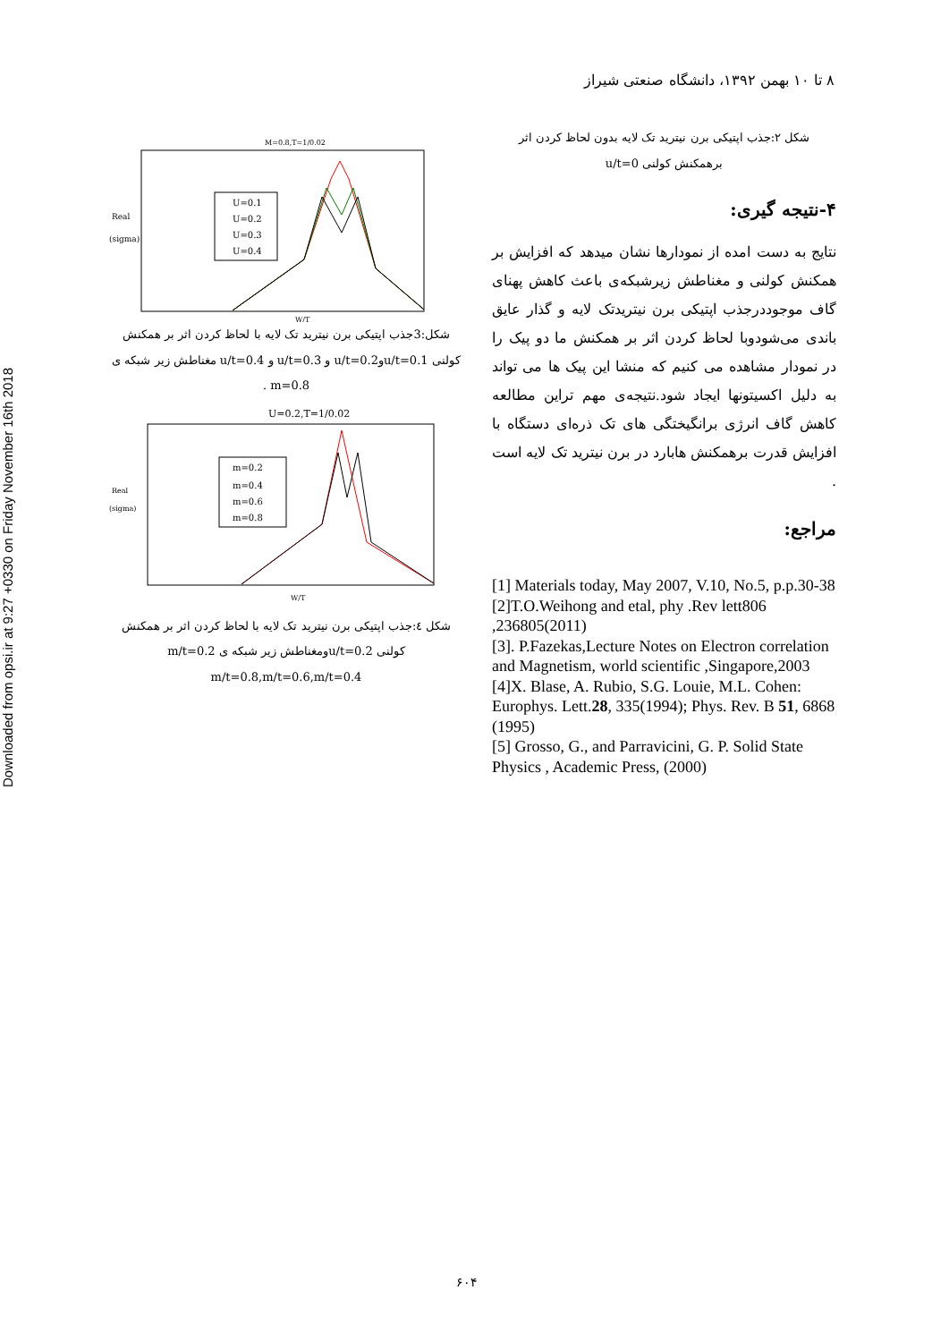Downloaded from opsi.ir at 9:27 +0330 on Friday November 16th 2018
۸ تا ۱۰ بهمن ۱۳۹۲، دانشگاه صنعتی شیراز
شکل ۲:جذب اپتیکی برن نیترید تک لایه بدون لحاظ کردن اثر
برهمکنش کولنی u/t=0
۴-نتیجه گیری:
نتایج به دست امده از نمودارها نشان میدهد که افزایش بر همکنش کولنی و مغناطش زیرشبکه‌ی باعث کاهش پهنای گاف موجوددرجذب اپتیکی برن نیتریدتک لایه و گذار عایق باندی می‌شودوبا لحاظ کردن اثر بر همکنش ما دو پیک را در نمودار مشاهده می کنیم که منشا این پیک ها می تواند به دلیل اکسیتونها ایجاد شود.نتیجه‌ی مهم تراین مطالعه کاهش گاف انرژی برانگیختگی های تک ذره‌ای دستگاه با افزایش قدرت برهمکنش هابارد در برن نیترید تک لایه است .
مراجع:
[1] Materials today, May 2007, V.10, No.5, p.p.30-38
[2]T.O.Weihong and etal, phy .Rev lett806 ,236805(2011)
[3]. P.Fazekas,Lecture Notes on Electron correlation and Magnetism, world scientific ,Singapore,2003
[4]X. Blase, A. Rubio, S.G. Louie, M.L. Cohen: Europhys. Lett.28, 335(1994); Phys. Rev. B 51, 6868 (1995)
[5] Grosso, G., and Parravicini, G. P. Solid State Physics , Academic Press, (2000)
M=0.8,T=1/0.02
Real
(sigma)
U=0.1
U=0.2
U=0.3
U=0.4
W/T
شکل:3جذب اپتیکی برن نیترید تک لایه با لحاظ کردن اثر بر همکنش کولنی u/t=0.1وu/t=0.2 و u/t=0.3 و u/t=0.4 مغناطش زیر شبکه ی m=0.8 .
U=0.2,T=1/0.02
Real
(sigma)
m=0.2
m=0.4
m=0.6
m=0.8
W/T
شکل ٤:جذب اپتیکی برن نیترید تک لایه با لحاظ کردن اثر بر همکنش کولنی u/t=0.2ومغناطش زیر شبکه ی m/t=0.2
m/t=0.8,m/t=0.6,m/t=0.4
۶۰۴